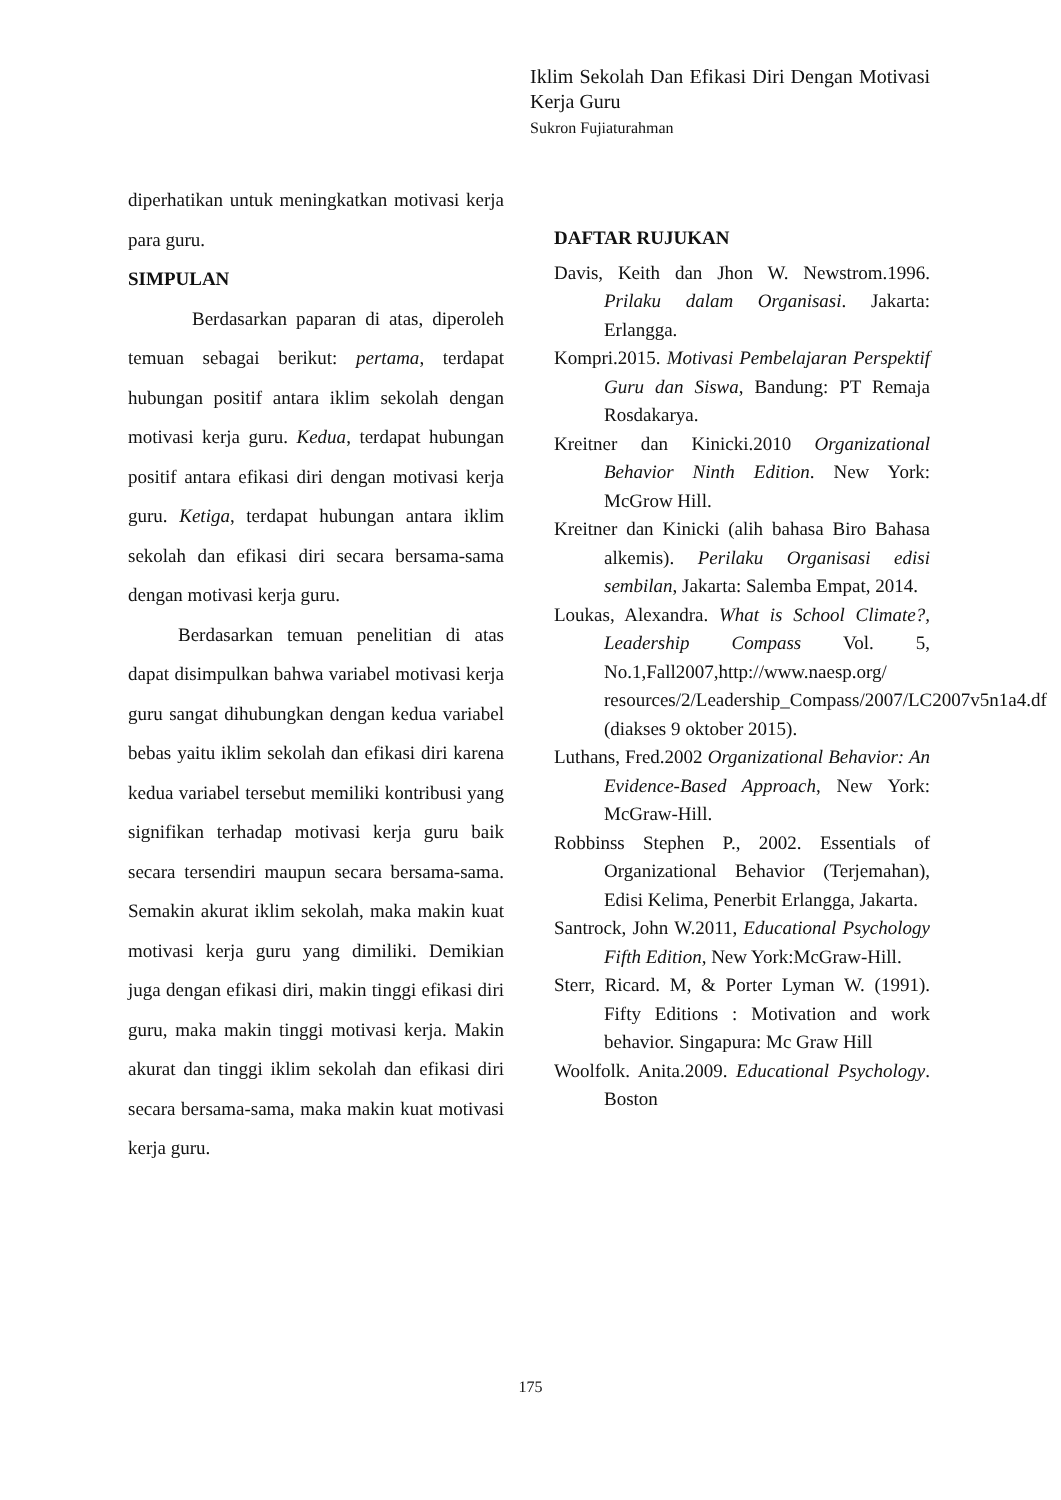Iklim Sekolah Dan Efikasi Diri Dengan Motivasi Kerja Guru
Sukron Fujiaturahman
diperhatikan untuk meningkatkan motivasi kerja para guru.
SIMPULAN
Berdasarkan paparan di atas, diperoleh temuan sebagai berikut: pertama, terdapat hubungan positif antara iklim sekolah dengan motivasi kerja guru. Kedua, terdapat hubungan positif antara efikasi diri dengan motivasi kerja guru. Ketiga, terdapat hubungan antara iklim sekolah dan efikasi diri secara bersama-sama dengan motivasi kerja guru.
Berdasarkan temuan penelitian di atas dapat disimpulkan bahwa variabel motivasi kerja guru sangat dihubungkan dengan kedua variabel bebas yaitu iklim sekolah dan efikasi diri karena kedua variabel tersebut memiliki kontribusi yang signifikan terhadap motivasi kerja guru baik secara tersendiri maupun secara bersama-sama. Semakin akurat iklim sekolah, maka makin kuat motivasi kerja guru yang dimiliki. Demikian juga dengan efikasi diri, makin tinggi efikasi diri guru, maka makin tinggi motivasi kerja. Makin akurat dan tinggi iklim sekolah dan efikasi diri secara bersama-sama, maka makin kuat motivasi kerja guru.
DAFTAR RUJUKAN
Davis, Keith dan Jhon W. Newstrom.1996. Prilaku dalam Organisasi. Jakarta: Erlangga.
Kompri.2015. Motivasi Pembelajaran Perspektif Guru dan Siswa, Bandung: PT Remaja Rosdakarya.
Kreitner dan Kinicki.2010 Organizational Behavior Ninth Edition. New York: McGrow Hill.
Kreitner dan Kinicki (alih bahasa Biro Bahasa alkemis). Perilaku Organisasi edisi sembilan, Jakarta: Salemba Empat, 2014.
Loukas, Alexandra. What is School Climate?, Leadership Compass Vol. 5, No.1,Fall2007,http://www.naesp.org/ resources/2/Leadership_Compass/2007/LC2007v5n1a4.df (diakses 9 oktober 2015).
Luthans, Fred.2002 Organizational Behavior: An Evidence-Based Approach, New York: McGraw-Hill.
Robbinss Stephen P., 2002. Essentials of Organizational Behavior (Terjemahan), Edisi Kelima, Penerbit Erlangga, Jakarta.
Santrock, John W.2011, Educational Psychology Fifth Edition, New York:McGraw-Hill.
Sterr, Ricard. M, & Porter Lyman W. (1991). Fifty Editions : Motivation and work behavior. Singapura: Mc Graw Hill
Woolfolk. Anita.2009. Educational Psychology. Boston
175